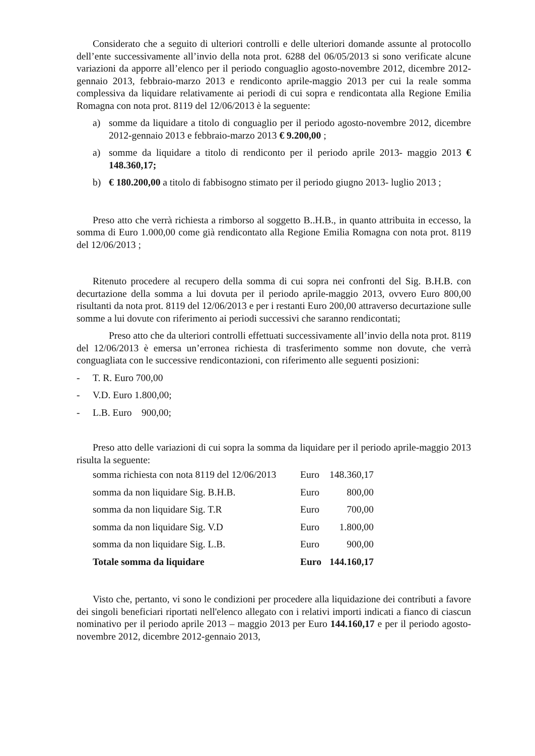Considerato che a seguito di ulteriori controlli e delle ulteriori domande assunte al protocollo dell’ente successivamente all’invio della nota prot. 6288 del 06/05/2013 si sono verificate alcune variazioni da apporre all’elenco per il periodo conguaglio agosto-novembre 2012, dicembre 2012-gennaio 2013, febbraio-marzo 2013 e rendiconto aprile-maggio 2013 per cui la reale somma complessiva da liquidare relativamente ai periodi di cui sopra e rendicontata alla Regione Emilia Romagna con nota prot. 8119 del 12/06/2013 è la seguente:
a) somme da liquidare a titolo di conguaglio per il periodo agosto-novembre 2012, dicembre 2012-gennaio 2013 e febbraio-marzo 2013 € 9.200,00 ;
a) somme da liquidare a titolo di rendiconto per il periodo aprile 2013- maggio 2013 € 148.360,17;
b) € 180.200,00 a titolo di fabbisogno stimato per il periodo giugno 2013- luglio 2013 ;
Preso atto che verrà richiesta a rimborso al soggetto B..H.B., in quanto attribuita in eccesso, la somma di Euro 1.000,00 come già rendicontato alla Regione Emilia Romagna con nota prot. 8119 del 12/06/2013 ;
Ritenuto procedere al recupero della somma di cui sopra nei confronti del Sig. B.H.B. con decurtazione della somma a lui dovuta per il periodo aprile-maggio 2013, ovvero Euro 800,00 risultanti da nota prot. 8119 del 12/06/2013 e per i restanti Euro 200,00 attraverso decurtazione sulle somme a lui dovute con riferimento ai periodi successivi che saranno rendicontati;
Preso atto che da ulteriori controlli effettuati successivamente all’invio della nota prot. 8119 del 12/06/2013 è emersa un’erronea richiesta di trasferimento somme non dovute, che verrà conguagliata con le successive rendicontazioni, con riferimento alle seguenti posizioni:
- T. R. Euro 700,00
- V.D. Euro 1.800,00;
- L.B. Euro 900,00;
Preso atto delle variazioni di cui sopra la somma da liquidare per il periodo aprile-maggio 2013 risulta la seguente:
| somma richiesta con nota 8119 del 12/06/2013 | Euro | 148.360,17 |
| somma da non liquidare Sig. B.H.B. | Euro | 800,00 |
| somma da non liquidare Sig. T.R | Euro | 700,00 |
| somma da non liquidare Sig. V.D | Euro | 1.800,00 |
| somma da non liquidare Sig. L.B. | Euro | 900,00 |
| Totale somma da liquidare | Euro | 144.160,17 |
Visto che, pertanto, vi sono le condizioni per procedere alla liquidazione dei contributi a favore dei singoli beneficiari riportati nell'elenco allegato con i relativi importi indicati a fianco di ciascun nominativo per il periodo aprile 2013 – maggio 2013 per Euro 144.160,17 e per il periodo agosto-novembre 2012, dicembre 2012-gennaio 2013,